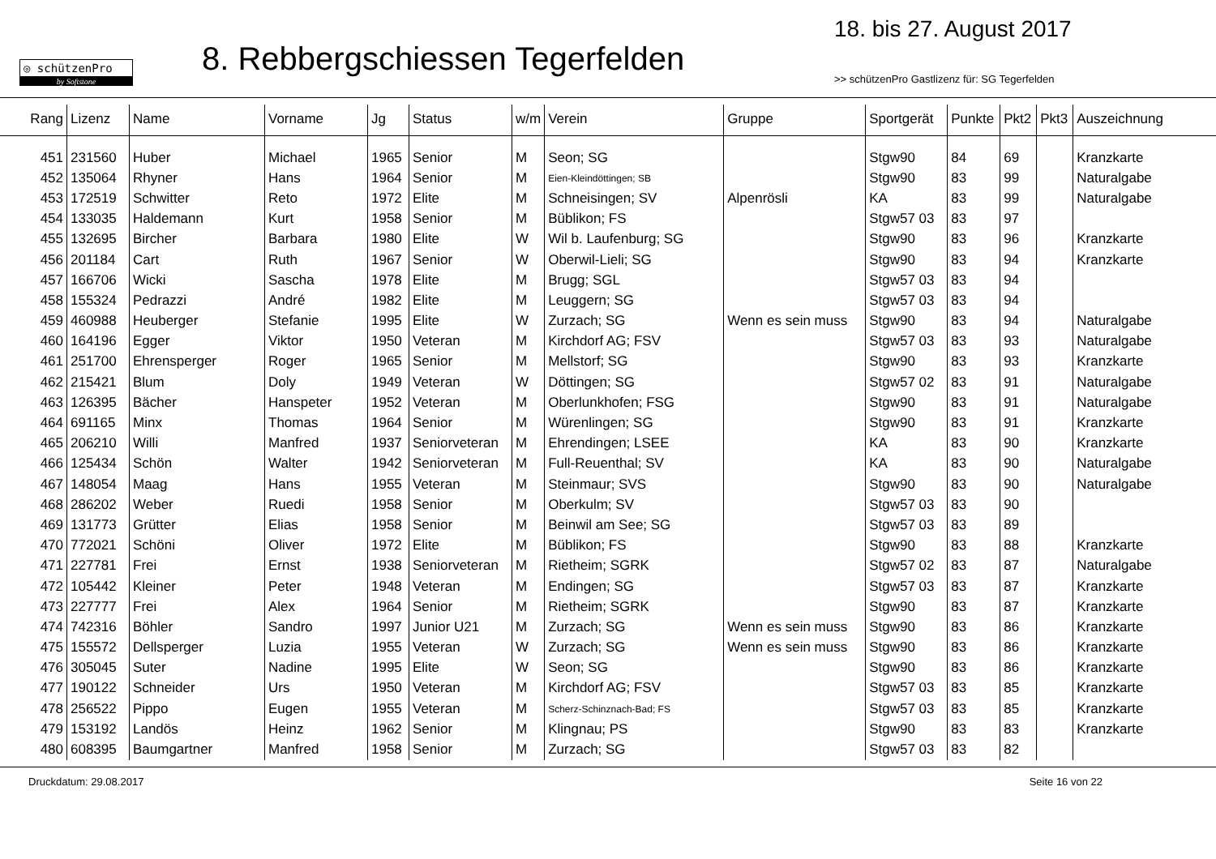◎ schützenPro
by Softstone
8. Rebbergschiessen Tegerfelden
18. bis 27. August 2017
>> schützenPro Gastlizenz für: SG Tegerfelden
| Rang | Lizenz | Name | Vorname | Jg | Status | w/m | Verein | Gruppe | Sportgerät | Punkte | Pkt2 | Pkt3 | Auszeichnung |
| --- | --- | --- | --- | --- | --- | --- | --- | --- | --- | --- | --- | --- | --- |
| 451 | 231560 | Huber | Michael | 1965 | Senior | M | Seon; SG | | Stgw90 | 84 | 69 | | Kranzkarte |
| 452 | 135064 | Rhyner | Hans | 1964 | Senior | M | Eien-Kleindöttingen; SB | | Stgw90 | 83 | 99 | | Naturalgabe |
| 453 | 172519 | Schwitter | Reto | 1972 | Elite | M | Schneisingen; SV | Alpenrösli | KA | 83 | 99 | | Naturalgabe |
| 454 | 133035 | Haldemann | Kurt | 1958 | Senior | M | Büblikon; FS | | Stgw57 03 | 83 | 97 | | |
| 455 | 132695 | Bircher | Barbara | 1980 | Elite | W | Wil b. Laufenburg; SG | | Stgw90 | 83 | 96 | | Kranzkarte |
| 456 | 201184 | Cart | Ruth | 1967 | Senior | W | Oberwil-Lieli; SG | | Stgw90 | 83 | 94 | | Kranzkarte |
| 457 | 166706 | Wicki | Sascha | 1978 | Elite | M | Brugg; SGL | | Stgw57 03 | 83 | 94 | | |
| 458 | 155324 | Pedrazzi | André | 1982 | Elite | M | Leuggern; SG | | Stgw57 03 | 83 | 94 | | |
| 459 | 460988 | Heuberger | Stefanie | 1995 | Elite | W | Zurzach; SG | Wenn es sein muss | Stgw90 | 83 | 94 | | Naturalgabe |
| 460 | 164196 | Egger | Viktor | 1950 | Veteran | M | Kirchdorf AG; FSV | | Stgw57 03 | 83 | 93 | | Naturalgabe |
| 461 | 251700 | Ehrensperger | Roger | 1965 | Senior | M | Mellstorf; SG | | Stgw90 | 83 | 93 | | Kranzkarte |
| 462 | 215421 | Blum | Doly | 1949 | Veteran | W | Döttingen; SG | | Stgw57 02 | 83 | 91 | | Naturalgabe |
| 463 | 126395 | Bächer | Hanspeter | 1952 | Veteran | M | Oberlunkhofen; FSG | | Stgw90 | 83 | 91 | | Naturalgabe |
| 464 | 691165 | Minx | Thomas | 1964 | Senior | M | Würenlingen; SG | | Stgw90 | 83 | 91 | | Kranzkarte |
| 465 | 206210 | Willi | Manfred | 1937 | Seniorveteran | M | Ehrendingen; LSEE | | KA | 83 | 90 | | Kranzkarte |
| 466 | 125434 | Schön | Walter | 1942 | Seniorveteran | M | Full-Reuenthal; SV | | KA | 83 | 90 | | Naturalgabe |
| 467 | 148054 | Maag | Hans | 1955 | Veteran | M | Steinmaur; SVS | | Stgw90 | 83 | 90 | | Naturalgabe |
| 468 | 286202 | Weber | Ruedi | 1958 | Senior | M | Oberkulm; SV | | Stgw57 03 | 83 | 90 | | |
| 469 | 131773 | Grütter | Elias | 1958 | Senior | M | Beinwil am See; SG | | Stgw57 03 | 83 | 89 | | |
| 470 | 772021 | Schöni | Oliver | 1972 | Elite | M | Büblikon; FS | | Stgw90 | 83 | 88 | | Kranzkarte |
| 471 | 227781 | Frei | Ernst | 1938 | Seniorveteran | M | Rietheim; SGRK | | Stgw57 02 | 83 | 87 | | Naturalgabe |
| 472 | 105442 | Kleiner | Peter | 1948 | Veteran | M | Endingen; SG | | Stgw57 03 | 83 | 87 | | Kranzkarte |
| 473 | 227777 | Frei | Alex | 1964 | Senior | M | Rietheim; SGRK | | Stgw90 | 83 | 87 | | Kranzkarte |
| 474 | 742316 | Böhler | Sandro | 1997 | Junior U21 | M | Zurzach; SG | Wenn es sein muss | Stgw90 | 83 | 86 | | Kranzkarte |
| 475 | 155572 | Dellsperger | Luzia | 1955 | Veteran | W | Zurzach; SG | Wenn es sein muss | Stgw90 | 83 | 86 | | Kranzkarte |
| 476 | 305045 | Suter | Nadine | 1995 | Elite | W | Seon; SG | | Stgw90 | 83 | 86 | | Kranzkarte |
| 477 | 190122 | Schneider | Urs | 1950 | Veteran | M | Kirchdorf AG; FSV | | Stgw57 03 | 83 | 85 | | Kranzkarte |
| 478 | 256522 | Pippo | Eugen | 1955 | Veteran | M | Scherz-Schinznach-Bad; FS | | Stgw57 03 | 83 | 85 | | Kranzkarte |
| 479 | 153192 | Landös | Heinz | 1962 | Senior | M | Klingnau; PS | | Stgw90 | 83 | 83 | | Kranzkarte |
| 480 | 608395 | Baumgartner | Manfred | 1958 | Senior | M | Zurzach; SG | | Stgw57 03 | 83 | 82 | | |
Druckdatum: 29.08.2017 Seite 16 von 22